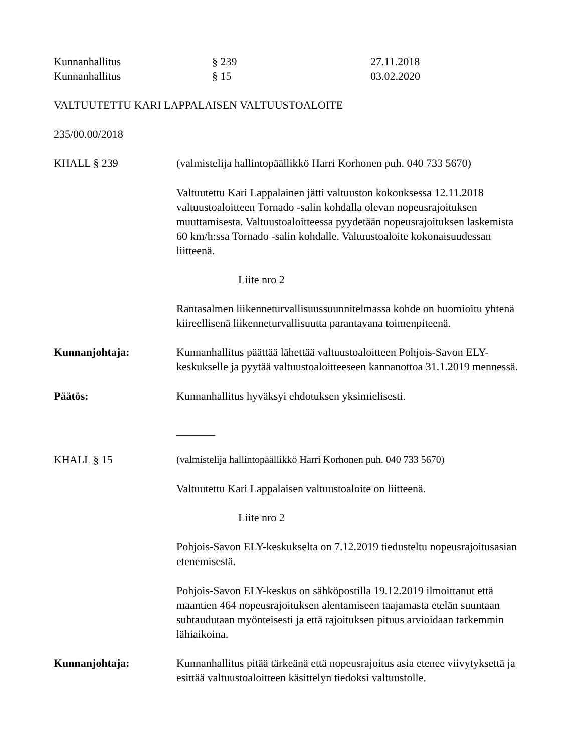Kunnanhallitus § 239 27.11.2018
Kunnanhallitus § 15 03.02.2020
VALTUUTETTU KARI LAPPALAISEN VALTUUSTOALOITE
235/00.00/2018
KHALL § 239 (valmistelija hallintopäällikkö Harri Korhonen puh. 040 733 5670)
Valtuutettu Kari Lappalainen jätti valtuuston kokouksessa 12.11.2018 valtuustoaloitteen Tornado -salin kohdalla olevan nopeusrajoituksen muuttamisesta. Valtuustoaloitteessa pyydetään nopeusrajoituksen laskemista 60 km/h:ssa Tornado -salin kohdalle. Valtuustoaloite kokonaisuudessan liitteenä.
Liite nro 2
Rantasalmen liikenneturvallisuussuunnitelmassa kohde on huomioitu yhtenä kiireellisenä liikenneturvallisuutta parantavana toimenpiteenä.
Kunnanjohtaja: Kunnanhallitus päättää lähettää valtuustoaloitteen Pohjois-Savon ELY-keskukselle ja pyytää valtuustoaloitteeseen kannanottoa 31.1.2019 mennessä.
Päätös: Kunnanhallitus hyväksyi ehdotuksen yksimielisesti.
_______
KHALL § 15 (valmistelija hallintopäällikkö Harri Korhonen puh. 040 733 5670)
Valtuutettu Kari Lappalaisen valtuustoaloite on liitteenä.
Liite nro 2
Pohjois-Savon ELY-keskukselta on 7.12.2019 tiedusteltu nopeusrajoitusasian etenemisestä.
Pohjois-Savon ELY-keskus on sähköpostilla 19.12.2019 ilmoittanut että maantien 464 nopeusrajoituksen alentamiseen taajamasta etelän suuntaan suhtaudutaan myönteisesti ja että rajoituksen pituus arvioidaan tarkemmin lähiaikoina.
Kunnanjohtaja: Kunnanhallitus pitää tärkeänä että nopeusrajoitus asia etenee viivytyksettä ja esittää valtuustoaloitteen käsittelyn tiedoksi valtuustolle.